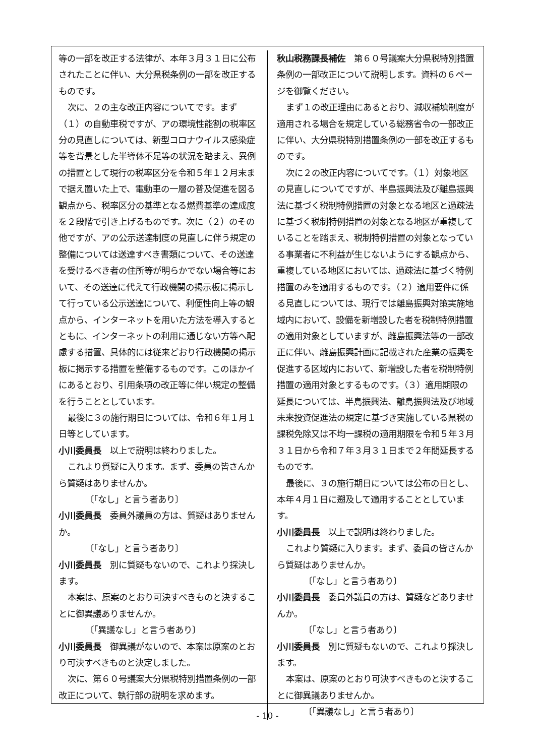等の一部を改正する法律が、本年３月３１日に公布されたことに伴い、大分県税条例の一部を改正するものです。
次に、２の主な改正内容についてです。まず（１）の自動車税ですが、アの環境性能割の税率区分の見直しについては、新型コロナウイルス感染症等を背景とした半導体不足等の状況を踏まえ、異例の措置として現行の税率区分を令和５年１２月末まで据え置いた上で、電動車の一層の普及促進を図る観点から、税率区分の基準となる燃費基準の達成度を２段階で引き上げるものです。次に（２）のその他ですが、アの公示送達制度の見直しに伴う規定の整備については送達すべき書類について、その送達を受けるべき者の住所等が明らかでない場合等において、その送達に代えて行政機関の掲示板に掲示して行っている公示送達について、利便性向上等の観点から、インターネットを用いた方法を導入するとともに、インターネットの利用に通じない方等へ配慮する措置、具体的には従来どおり行政機関の掲示板に掲示する措置を整備するものです。このほかイにあるとおり、引用条項の改正等に伴い規定の整備を行うこととしています。
最後に３の施行期日については、令和６年１月１日等としています。
小川委員長　以上で説明は終わりました。
これより質疑に入ります。まず、委員の皆さんから質疑はありませんか。
〔「なし」と言う者あり〕
小川委員長　委員外議員の方は、質疑はありませんか。
〔「なし」と言う者あり〕
小川委員長　別に質疑もないので、これより採決します。
本案は、原案のとおり可決すべきものと決することに御異議ありませんか。
〔「異議なし」と言う者あり〕
小川委員長　御異議がないので、本案は原案のとおり可決すべきものと決定しました。
次に、第６０号議案大分県税特別措置条例の一部改正について、執行部の説明を求めます。
秋山税務課長補佐　第６０号議案大分県税特別措置条例の一部改正について説明します。資料の６ページを御覧ください。
まず１の改正理由にあるとおり、減収補填制度が適用される場合を規定している総務省令の一部改正に伴い、大分県税特別措置条例の一部を改正するものです。
次に２の改正内容についてです。（１）対象地区の見直しについてですが、半島振興法及び離島振興法に基づく税制特例措置の対象となる地区と過疎法に基づく税制特例措置の対象となる地区が重複していることを踏まえ、税制特例措置の対象となっている事業者に不利益が生じないようにする観点から、重複している地区においては、過疎法に基づく特例措置のみを適用するものです。（２）適用要件に係る見直しについては、現行では離島振興対策実施地域内において、設備を新増設した者を税制特例措置の適用対象としていますが、離島振興法等の一部改正に伴い、離島振興計画に記載された産業の振興を促進する区域内において、新増設した者を税制特例措置の適用対象とするものです。（３）適用期限の延長については、半島振興法、離島振興法及び地域未来投資促進法の規定に基づき実施している県税の課税免除又は不均一課税の適用期限を令和５年３月３１日から令和７年３月３１日まで２年間延長するものです。
最後に、３の施行期日については公布の日とし、本年４月１日に遡及して適用することとしています。
小川委員長　以上で説明は終わりました。
これより質疑に入ります。まず、委員の皆さんから質疑はありませんか。
〔「なし」と言う者あり〕
小川委員長　委員外議員の方は、質疑などありませんか。
〔「なし」と言う者あり〕
小川委員長　別に質疑もないので、これより採決します。
本案は、原案のとおり可決すべきものと決することに御異議ありませんか。
〔「異議なし」と言う者あり〕
- 10 -